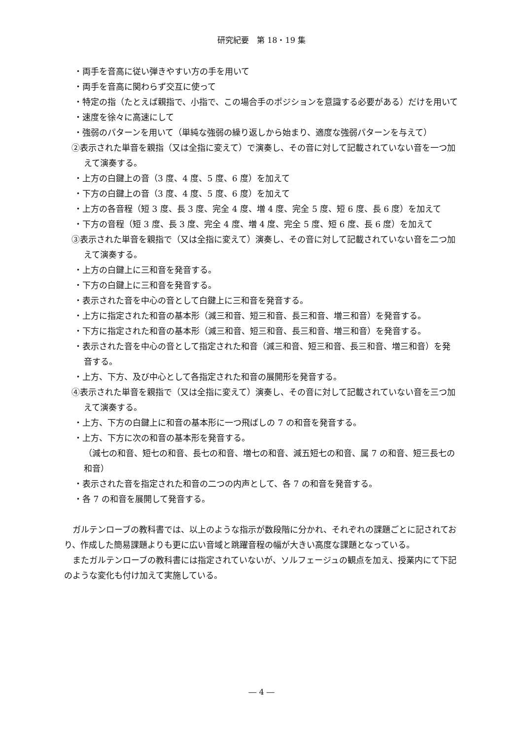研究紀要　第 18・19 集
・両手を音高に従い弾きやすい方の手を用いて
・両手を音高に関わらず交互に使って
・特定の指（たとえば親指で、小指で、この場合手のポジションを意識する必要がある）だけを用いて
・速度を徐々に高速にして
・強弱のパターンを用いて（単純な強弱の繰り返しから始まり、適度な強弱パターンを与えて）
②表示された単音を親指（又は全指に変えて）で演奏し、その音に対して記載されていない音を一つ加えて演奏する。
・上方の白鍵上の音（3 度、4 度、5 度、6 度）を加えて
・下方の白鍵上の音（3 度、4 度、5 度、6 度）を加えて
・上方の各音程（短 3 度、長 3 度、完全 4 度、増 4 度、完全 5 度、短 6 度、長 6 度）を加えて
・下方の音程（短 3 度、長 3 度、完全 4 度、増 4 度、完全 5 度、短 6 度、長 6 度）を加えて
③表示された単音を親指で（又は全指に変えて）演奏し、その音に対して記載されていない音を二つ加えて演奏する。
・上方の白鍵上に三和音を発音する。
・下方の白鍵上に三和音を発音する。
・表示された音を中心の音として白鍵上に三和音を発音する。
・上方に指定された和音の基本形（減三和音、短三和音、長三和音、増三和音）を発音する。
・下方に指定された和音の基本形（減三和音、短三和音、長三和音、増三和音）を発音する。
・表示された音を中心の音として指定された和音（減三和音、短三和音、長三和音、増三和音）を発音する。
・上方、下方、及び中心として各指定された和音の展開形を発音する。
④表示された単音を親指で（又は全指に変えて）演奏し、その音に対して記載されていない音を三つ加えて演奏する。
・上方、下方の白鍵上に和音の基本形に一つ飛ばしの 7 の和音を発音する。
・上方、下方に次の和音の基本形を発音する。
（減七の和音、短七の和音、長七の和音、増七の和音、減五短七の和音、属 7 の和音、短三長七の和音）
・表示された音を指定された和音の二つの内声として、各 7 の和音を発音する。
・各 7 の和音を展開して発音する。
ガルテンローブの教科書では、以上のような指示が数段階に分かれ、それぞれの課題ごとに記されており、作成した簡易課題よりも更に広い音域と跳躍音程の幅が大きい高度な課題となっている。
またガルテンローブの教科書には指定されていないが、ソルフェージュの観点を加え、授業内にて下記のような変化も付け加えて実施している。
― 4 ―